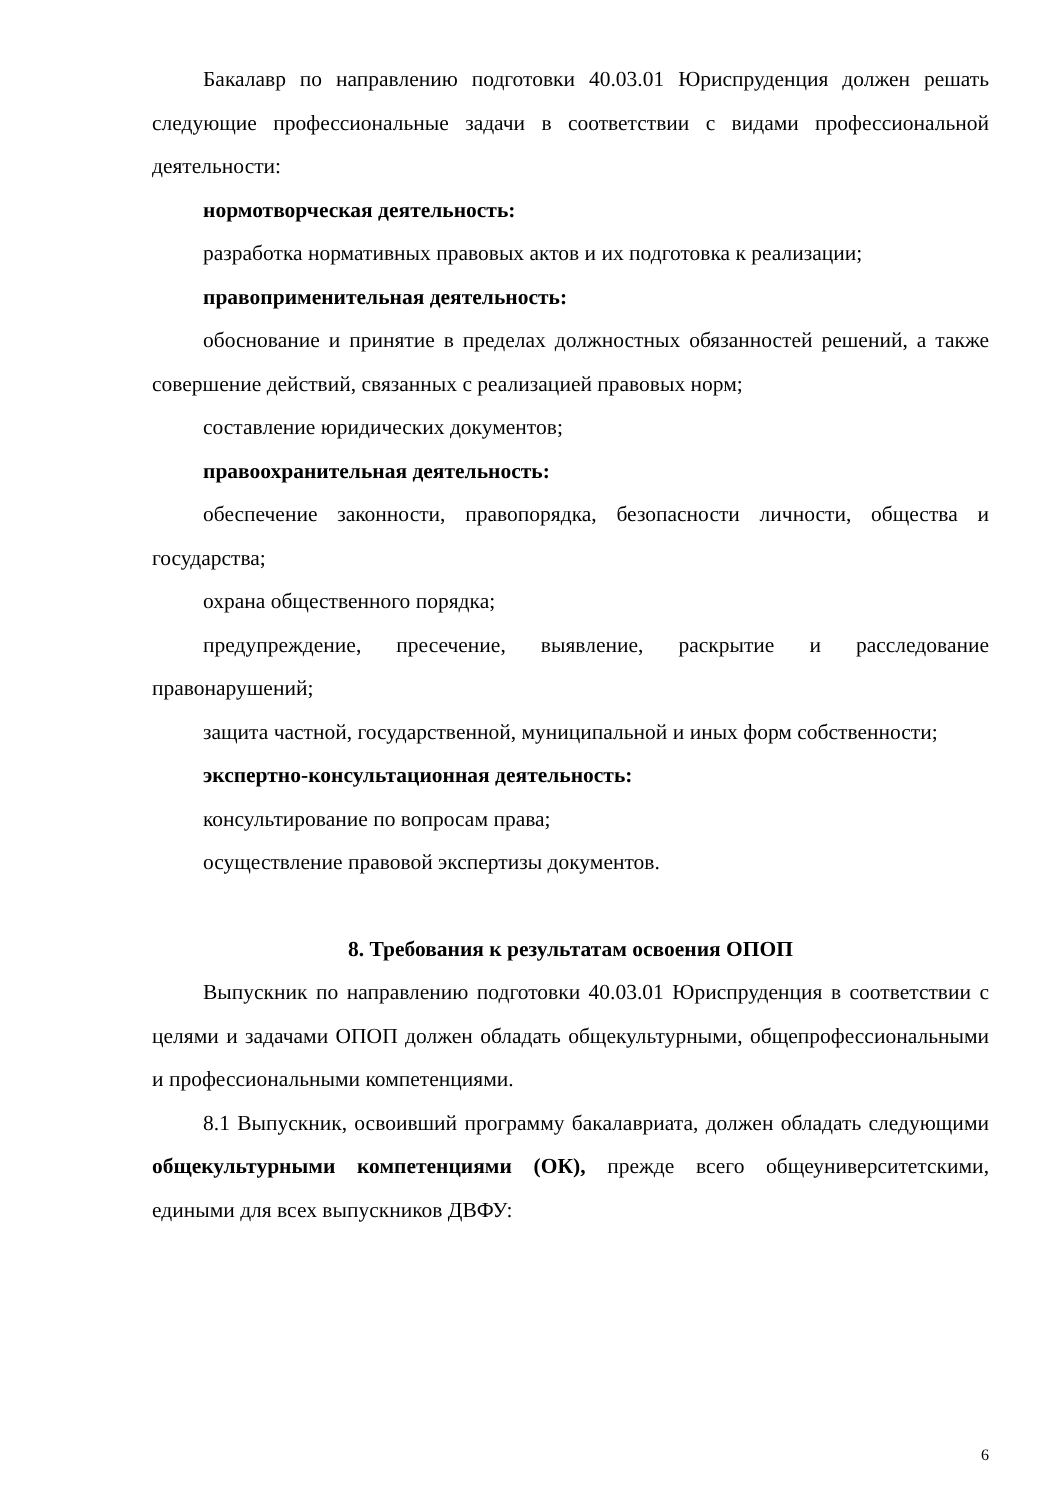Бакалавр по направлению подготовки 40.03.01 Юриспруденция должен решать следующие профессиональные задачи в соответствии с видами профессиональной деятельности:
нормотворческая деятельность:
разработка нормативных правовых актов и их подготовка к реализации;
правоприменительная деятельность:
обоснование и принятие в пределах должностных обязанностей решений, а также совершение действий, связанных с реализацией правовых норм;
составление юридических документов;
правоохранительная деятельность:
обеспечение законности, правопорядка, безопасности личности, общества и государства;
охрана общественного порядка;
предупреждение, пресечение, выявление, раскрытие и расследование правонарушений;
защита частной, государственной, муниципальной и иных форм собственности;
экспертно-консультационная деятельность:
консультирование по вопросам права;
осуществление правовой экспертизы документов.
8. Требования к результатам освоения ОПОП
Выпускник по направлению подготовки 40.03.01 Юриспруденция в соответствии с целями и задачами ОПОП должен обладать общекультурными, общепрофессиональными и профессиональными компетенциями.
8.1 Выпускник, освоивший программу бакалавриата, должен обладать следующими общекультурными компетенциями (ОК), прежде всего общеуниверситетскими, едиными для всех выпускников ДВФУ:
6